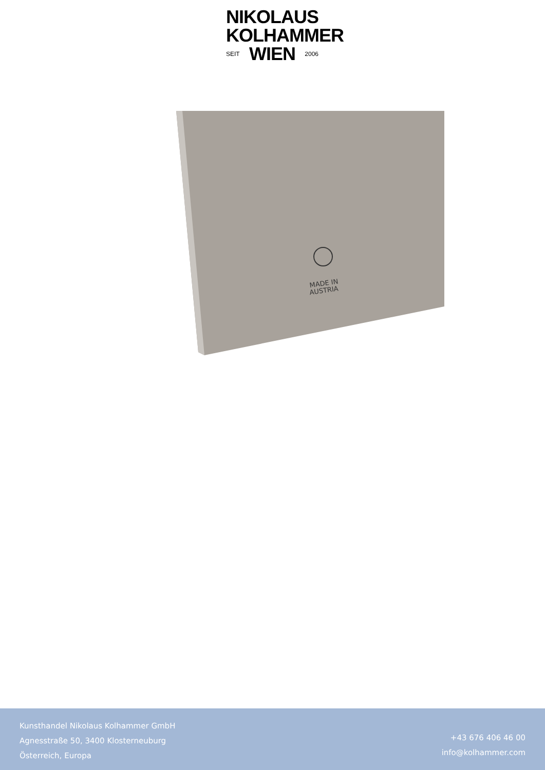NIKOLAUS
KOLHAMMER
SEIT WIEN 2006
MADE IN
AUSTRIA
Kunsthandel Nikolaus Kolhammer GmbH
Agnesstraße 50, 3400 Klosterneuburg
Österreich, Europa
+43 676 406 46 00
info@kolhammer.com